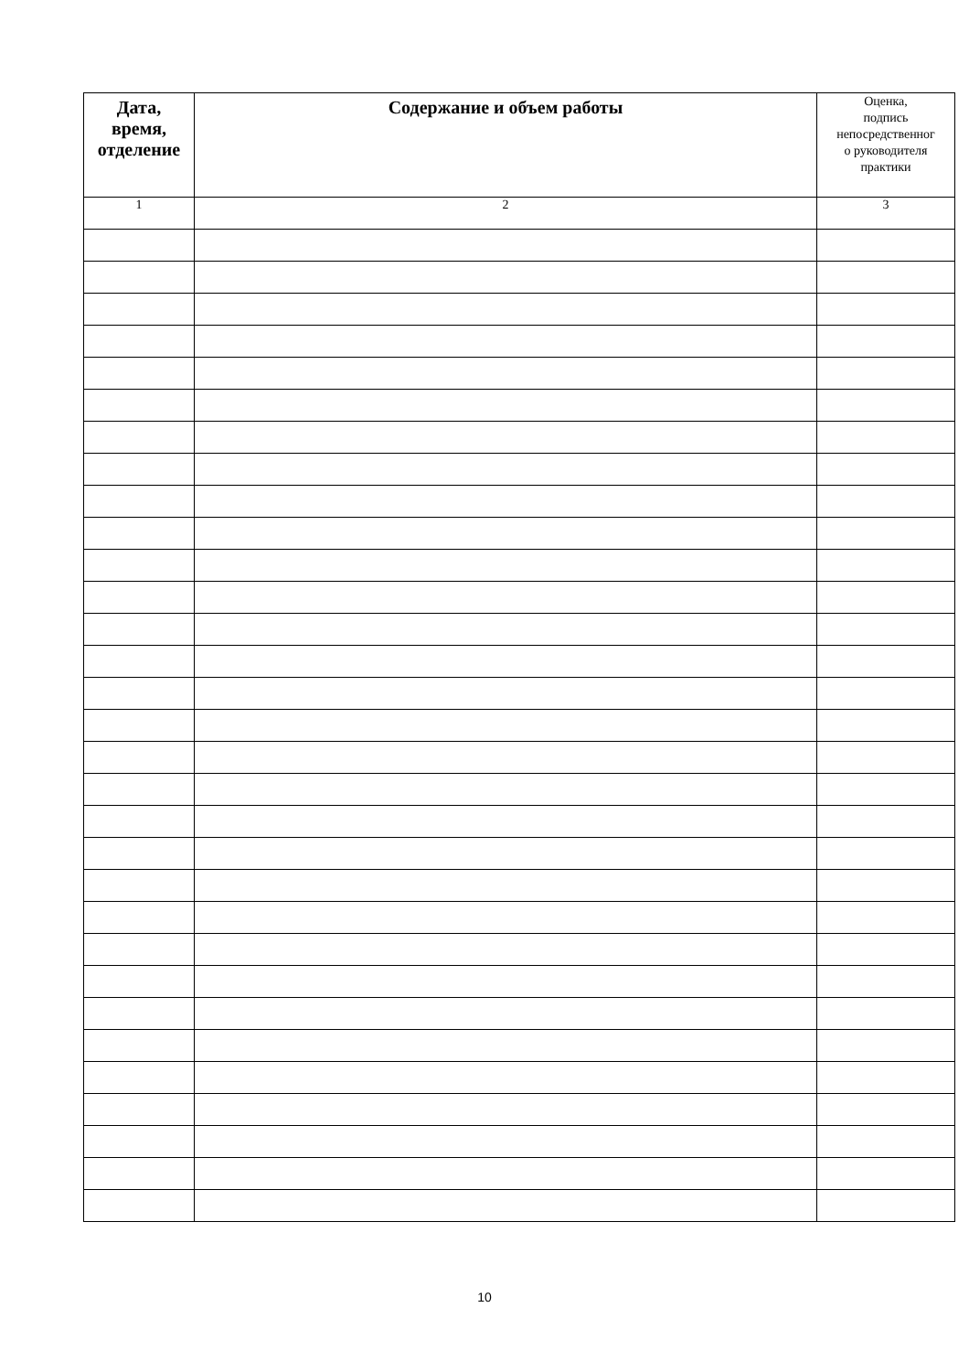| Дата, время, отделение | Содержание и объем работы | Оценка, подпись непосредственног о руководителя практики |
| --- | --- | --- |
| 1 | 2 | 3 |
10